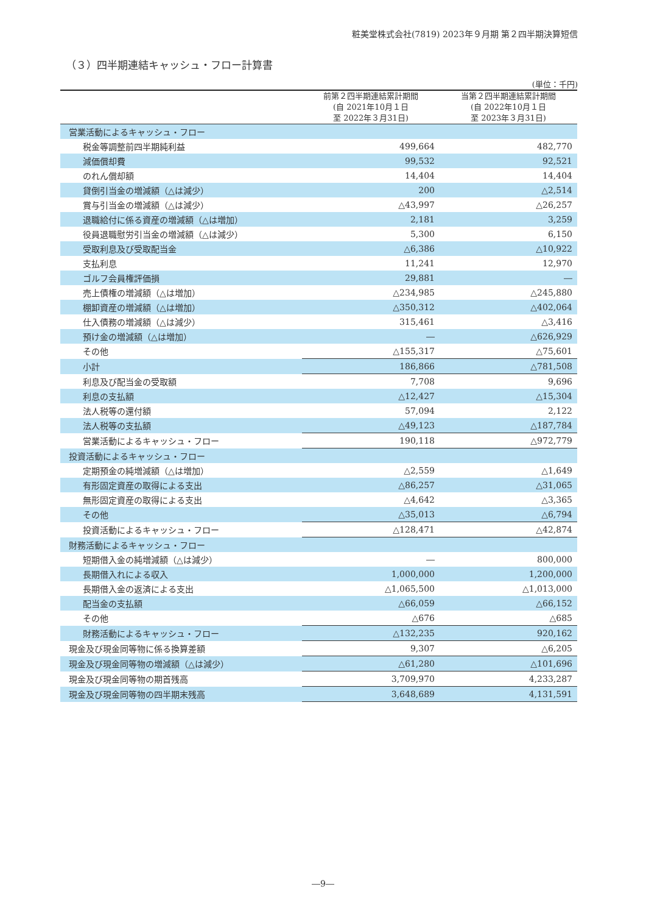粧美堂株式会社(7819) 2023年９月期 第２四半期決算短信
（３）四半期連結キャッシュ・フロー計算書
(単位：千円)
| | 前第２四半期連結累計期間 (自 2021年10月１日 至 2022年３月31日) | 当第２四半期連結累計期間 (自 2022年10月１日 至 2023年３月31日) |
| --- | --- | --- |
| 営業活動によるキャッシュ・フロー | | |
| 税金等調整前四半期純利益 | 499,664 | 482,770 |
| 減価償却費 | 99,532 | 92,521 |
| のれん償却額 | 14,404 | 14,404 |
| 貸倒引当金の増減額（△は減少） | 200 | △2,514 |
| 賞与引当金の増減額（△は減少） | △43,997 | △26,257 |
| 退職給付に係る資産の増減額（△は増加） | 2,181 | 3,259 |
| 役員退職慰労引当金の増減額（△は減少） | 5,300 | 6,150 |
| 受取利息及び受取配当金 | △6,386 | △10,922 |
| 支払利息 | 11,241 | 12,970 |
| ゴルフ会員権評価損 | 29,881 | ― |
| 売上債権の増減額（△は増加） | △234,985 | △245,880 |
| 棚卸資産の増減額（△は増加） | △350,312 | △402,064 |
| 仕入債務の増減額（△は減少） | 315,461 | △3,416 |
| 預け金の増減額（△は増加） | ― | △626,929 |
| その他 | △155,317 | △75,601 |
| 小計 | 186,866 | △781,508 |
| 利息及び配当金の受取額 | 7,708 | 9,696 |
| 利息の支払額 | △12,427 | △15,304 |
| 法人税等の還付額 | 57,094 | 2,122 |
| 法人税等の支払額 | △49,123 | △187,784 |
| 営業活動によるキャッシュ・フロー | 190,118 | △972,779 |
| 投資活動によるキャッシュ・フロー | | |
| 定期預金の純増減額（△は増加） | △2,559 | △1,649 |
| 有形固定資産の取得による支出 | △86,257 | △31,065 |
| 無形固定資産の取得による支出 | △4,642 | △3,365 |
| その他 | △35,013 | △6,794 |
| 投資活動によるキャッシュ・フロー | △128,471 | △42,874 |
| 財務活動によるキャッシュ・フロー | | |
| 短期借入金の純増減額（△は減少） | ― | 800,000 |
| 長期借入れによる収入 | 1,000,000 | 1,200,000 |
| 長期借入金の返済による支出 | △1,065,500 | △1,013,000 |
| 配当金の支払額 | △66,059 | △66,152 |
| その他 | △676 | △685 |
| 財務活動によるキャッシュ・フロー | △132,235 | 920,162 |
| 現金及び現金同等物に係る換算差額 | 9,307 | △6,205 |
| 現金及び現金同等物の増減額（△は減少） | △61,280 | △101,696 |
| 現金及び現金同等物の期首残高 | 3,709,970 | 4,233,287 |
| 現金及び現金同等物の四半期末残高 | 3,648,689 | 4,131,591 |
―9―